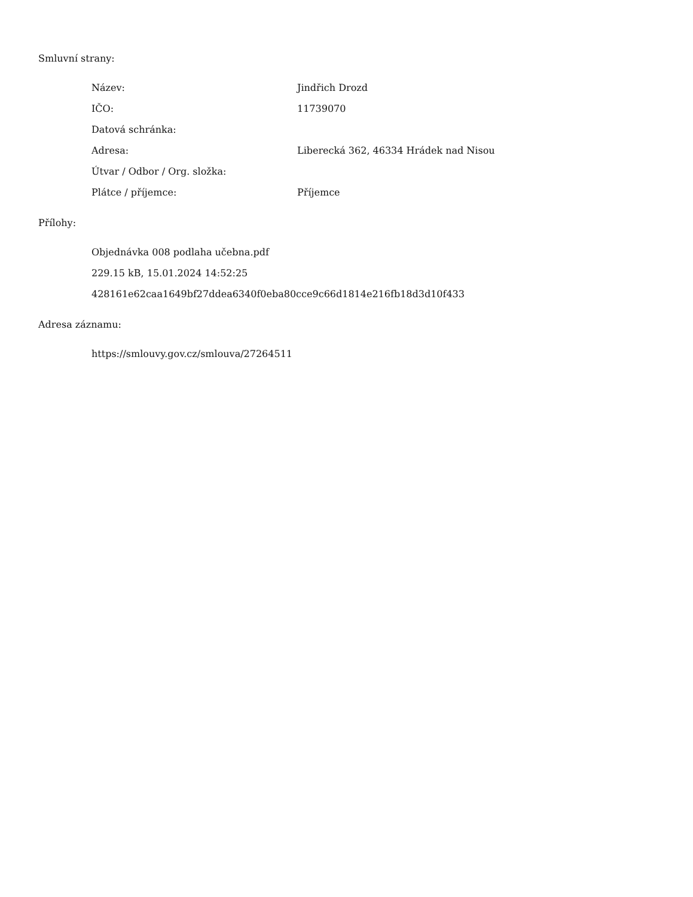Smluvní strany:
| Název: | Jindřich Drozd |
| IČO: | 11739070 |
| Datová schránka: | |
| Adresa: | Liberecká 362, 46334 Hrádek nad Nisou |
| Útvar / Odbor / Org. složka: | |
| Plátce / příjemce: | Příjemce |
Přílohy:
Objednávka 008 podlaha učebna.pdf
229.15 kB, 15.01.2024 14:52:25
428161e62caa1649bf27ddea6340f0eba80cce9c66d1814e216fb18d3d10f433
Adresa záznamu:
https://smlouvy.gov.cz/smlouva/27264511